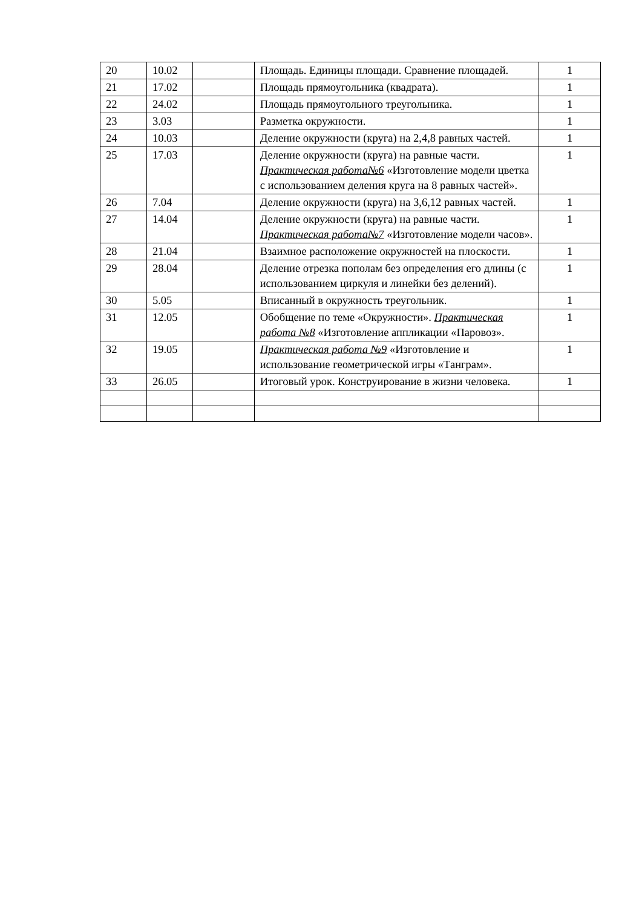| 20 | 10.02 | | Площадь. Единицы площади. Сравнение площадей. | 1 |
| 21 | 17.02 | | Площадь прямоугольника (квадрата). | 1 |
| 22 | 24.02 | | Площадь прямоугольного треугольника. | 1 |
| 23 | 3.03 | | Разметка окружности. | 1 |
| 24 | 10.03 | | Деление окружности (круга) на 2,4,8 равных частей. | 1 |
| 25 | 17.03 | | Деление окружности (круга) на равные части. Практическая работа№6 «Изготовление модели цветка с использованием деления круга на 8 равных частей». | 1 |
| 26 | 7.04 | | Деление окружности (круга) на 3,6,12 равных частей. | 1 |
| 27 | 14.04 | | Деление окружности (круга) на равные части. Практическая работа№7 «Изготовление модели часов». | 1 |
| 28 | 21.04 | | Взаимное расположение окружностей на плоскости. | 1 |
| 29 | 28.04 | | Деление отрезка пополам без определения его длины (с использованием циркуля и линейки без делений). | 1 |
| 30 | 5.05 | | Вписанный в окружность треугольник. | 1 |
| 31 | 12.05 | | Обобщение по теме «Окружности». Практическая работа №8 «Изготовление аппликации «Паровоз». | 1 |
| 32 | 19.05 | | Практическая работа №9 «Изготовление и использование геометрической игры «Танграм». | 1 |
| 33 | 26.05 | | Итоговый урок. Конструирование в жизни человека. | 1 |